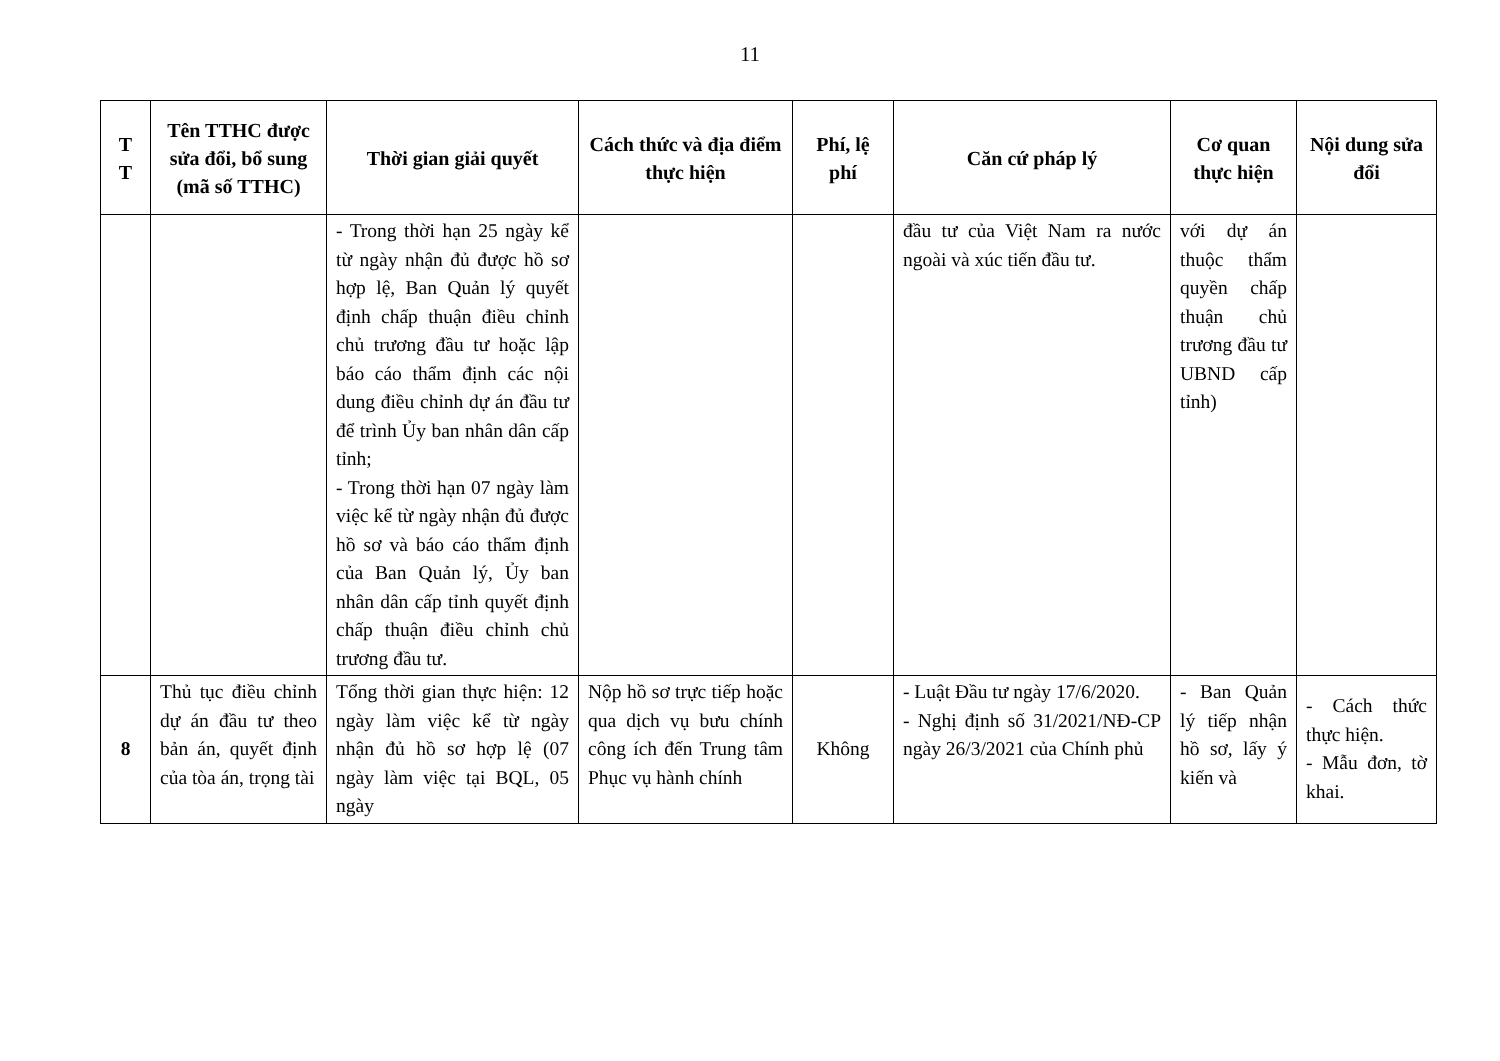11
| T T | Tên TTHC được sửa đổi, bổ sung (mã số TTHC) | Thời gian giải quyết | Cách thức và địa điểm thực hiện | Phí, lệ phí | Căn cứ pháp lý | Cơ quan thực hiện | Nội dung sửa đổi |
| --- | --- | --- | --- | --- | --- | --- | --- |
| | | - Trong thời hạn 25 ngày kể từ ngày nhận đủ được hồ sơ hợp lệ, Ban Quản lý quyết định chấp thuận điều chỉnh chủ trương đầu tư hoặc lập báo cáo thẩm định các nội dung điều chỉnh dự án đầu tư để trình Ủy ban nhân dân cấp tỉnh; - Trong thời hạn 07 ngày làm việc kể từ ngày nhận đủ được hồ sơ và báo cáo thẩm định của Ban Quản lý, Ủy ban nhân dân cấp tỉnh quyết định chấp thuận điều chỉnh chủ trương đầu tư. | | | đầu tư của Việt Nam ra nước ngoài và xúc tiến đầu tư. | với dự án thuộc thẩm quyền chấp thuận chủ trương đầu tư UBND cấp tỉnh) | |
| 8 | Thủ tục điều chỉnh dự án đầu tư theo bản án, quyết định của tòa án, trọng tài | Tổng thời gian thực hiện: 12 ngày làm việc kể từ ngày nhận đủ hồ sơ hợp lệ (07 ngày làm việc tại BQL, 05 ngày | Nộp hồ sơ trực tiếp hoặc qua dịch vụ bưu chính công ích đến Trung tâm Phục vụ hành chính | Không | - Luật Đầu tư ngày 17/6/2020. - Nghị định số 31/2021/NĐ-CP ngày 26/3/2021 của Chính phủ | - Ban Quản lý tiếp nhận hồ sơ, lấy ý kiến và | - Cách thức thực hiện. - Mẫu đơn, tờ khai. |